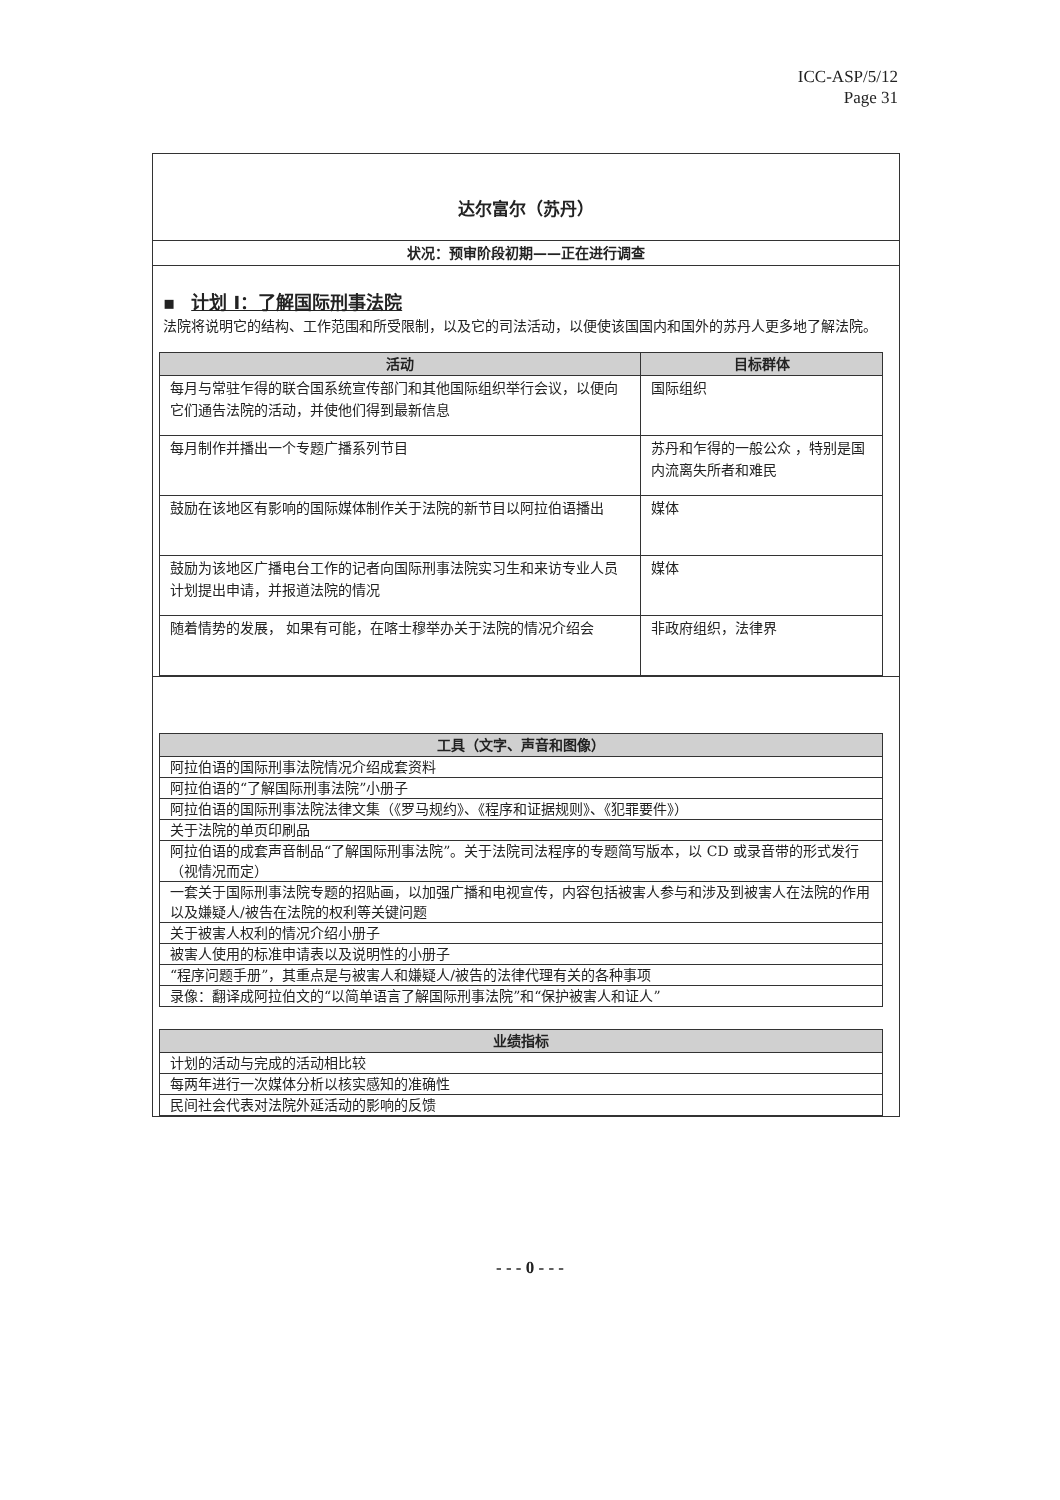ICC-ASP/5/12
Page 31
达尔富尔（苏丹）
状况：预审阶段初期——正在进行调查
▪ 计划 I：了解国际刑事法院
法院将说明它的结构、工作范围和所受限制，以及它的司法活动，以便使该国国内和国外的苏丹人更多地了解法院。
| 活动 | 目标群体 |
| --- | --- |
| 每月与常驻乍得的联合国系统宣传部门和其他国际组织举行会议，以便向它们通告法院的活动，并使他们得到最新信息 | 国际组织 |
| 每月制作并播出一个专题广播系列节目 | 苏丹和乍得的一般公众 ，特别是国内流离失所者和难民 |
| 鼓励在该地区有影响的国际媒体制作关于法院的新节目以阿拉伯语播出 | 媒体 |
| 鼓励为该地区广播电台工作的记者向国际刑事法院实习生和来访专业人员计划提出申请，并报道法院的情况 | 媒体 |
| 随着情势的发展， 如果有可能，在喀士穆举办关于法院的情况介绍会 | 非政府组织，法律界 |
| 工具（文字、声音和图像） |
| --- |
| 阿拉伯语的国际刑事法院情况介绍成套资料 |
| 阿拉伯语的“了解国际刑事法院”小册子 |
| 阿拉伯语的国际刑事法院法律文集（《罗马规约》、《程序和证据规则》、《犯罪要件》） |
| 关于法院的单页印刷品 |
| 阿拉伯语的成套声音制品“了解国际刑事法院”。关于法院司法程序的专题简写版本，以 CD 或录音带的形式发行（视情况而定） |
| 一套关于国际刑事法院专题的招贴画，以加强广播和电视宣传，内容包括被害人参与和涉及到被害人在法院的作用以及嫌疑人/被告在法院的权利等关键问题 |
| 关于被害人权利的情况介绍小册子 |
| 被害人使用的标准申请表以及说明性的小册子 |
| “程序问题手册”，其重点是与被害人和嫌疑人/被告的法律代理有关的各种事项 |
| 录像：翻译成阿拉伯文的“以简单语言了解国际刑事法院”和“保护被害人和证人” |
| 业绩指标 |
| --- |
| 计划的活动与完成的活动相比较 |
| 每两年进行一次媒体分析以核实感知的准确性 |
| 民间社会代表对法院外延活动的影响的反馈 |
- - - 0 - - -